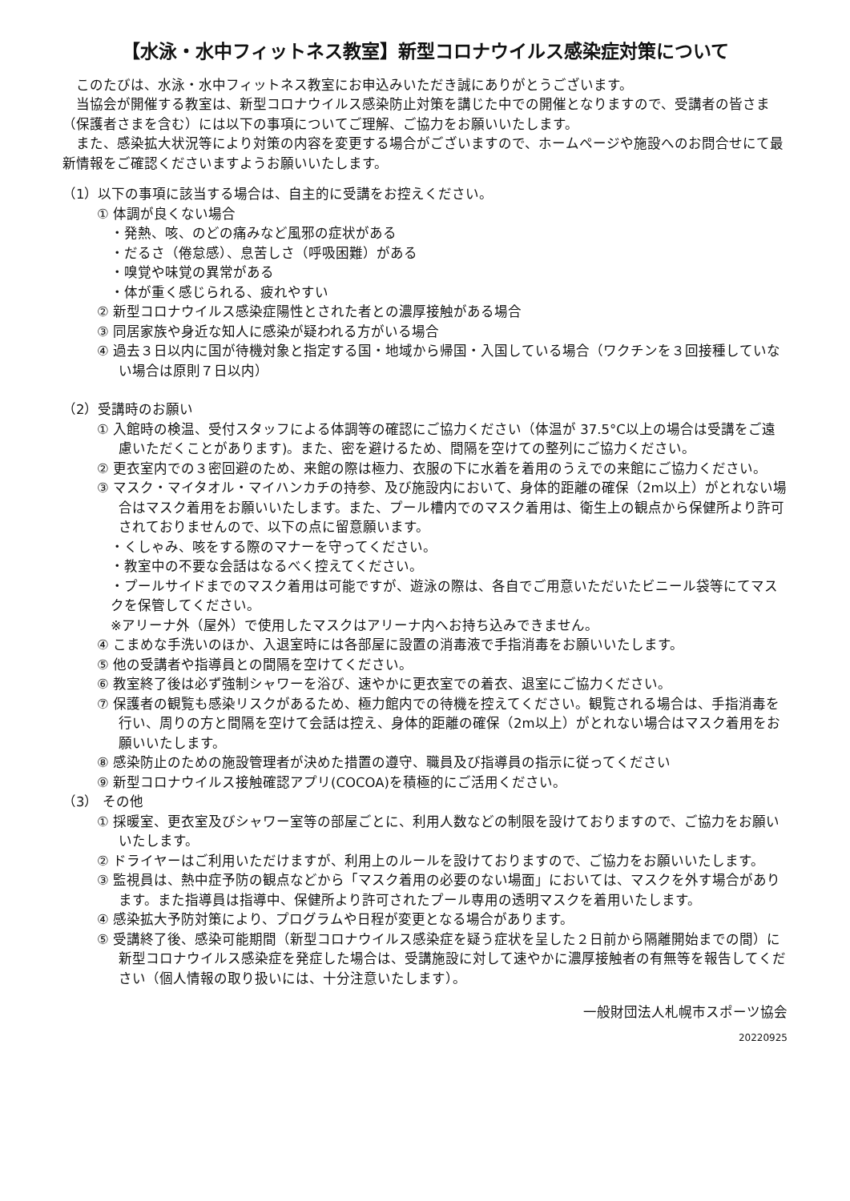【水泳・水中フィットネス教室】新型コロナウイルス感染症対策について
このたびは、水泳・水中フィットネス教室にお申込みいただき誠にありがとうございます。
当協会が開催する教室は、新型コロナウイルス感染防止対策を講じた中での開催となりますので、受講者の皆さま（保護者さまを含む）には以下の事項についてご理解、ご協力をお願いいたします。
また、感染拡大状況等により対策の内容を変更する場合がございますので、ホームページや施設へのお問合せにて最新情報をご確認くださいますようお願いいたします。
（1）以下の事項に該当する場合は、自主的に受講をお控えください。
① 体調が良くない場合
・発熱、咳、のどの痛みなど風邪の症状がある
・だるさ（倦怠感）、息苦しさ（呼吸困難）がある
・嗅覚や味覚の異常がある
・体が重く感じられる、疲れやすい
② 新型コロナウイルス感染症陽性とされた者との濃厚接触がある場合
③ 同居家族や身近な知人に感染が疑われる方がいる場合
④ 過去３日以内に国が待機対象と指定する国・地域から帰国・入国している場合（ワクチンを３回接種していない場合は原則７日以内）
（2）受講時のお願い
① 入館時の検温、受付スタッフによる体調等の確認にご協力ください（体温が 37.5°C以上の場合は受講をご遠慮いただくことがあります)。また、密を避けるため、間隔を空けての整列にご協力ください。
② 更衣室内での３密回避のため、来館の際は極力、衣服の下に水着を着用のうえでの来館にご協力ください。
③ マスク・マイタオル・マイハンカチの持参、及び施設内において、身体的距離の確保（2m以上）がとれない場合はマスク着用をお願いいたします。また、プール槽内でのマスク着用は、衛生上の観点から保健所より許可されておりませんので、以下の点に留意願います。
・くしゃみ、咳をする際のマナーを守ってください。
・教室中の不要な会話はなるべく控えてください。
・プールサイドまでのマスク着用は可能ですが、遊泳の際は、各自でご用意いただいたビニール袋等にてマスクを保管してください。
※アリーナ外（屋外）で使用したマスクはアリーナ内へお持ち込みできません。
④ こまめな手洗いのほか、入退室時には各部屋に設置の消毒液で手指消毒をお願いいたします。
⑤ 他の受講者や指導員との間隔を空けてください。
⑥ 教室終了後は必ず強制シャワーを浴び、速やかに更衣室での着衣、退室にご協力ください。
⑦ 保護者の観覧も感染リスクがあるため、極力館内での待機を控えてください。観覧される場合は、手指消毒を行い、周りの方と間隔を空けて会話は控え、身体的距離の確保（2m以上）がとれない場合はマスク着用をお願いいたします。
⑧ 感染防止のための施設管理者が決めた措置の遵守、職員及び指導員の指示に従ってください
⑨ 新型コロナウイルス接触確認アプリ(COCOA)を積極的にご活用ください。
（3） その他
① 採暖室、更衣室及びシャワー室等の部屋ごとに、利用人数などの制限を設けておりますので、ご協力をお願いいたします。
② ドライヤーはご利用いただけますが、利用上のルールを設けておりますので、ご協力をお願いいたします。
③ 監視員は、熱中症予防の観点などから「マスク着用の必要のない場面」においては、マスクを外す場合があります。また指導員は指導中、保健所より許可されたプール専用の透明マスクを着用いたします。
④ 感染拡大予防対策により、プログラムや日程が変更となる場合があります。
⑤ 受講終了後、感染可能期間（新型コロナウイルス感染症を疑う症状を呈した２日前から隔離開始までの間）に新型コロナウイルス感染症を発症した場合は、受講施設に対して速やかに濃厚接触者の有無等を報告してください（個人情報の取り扱いには、十分注意いたします）。
一般財団法人札幌市スポーツ協会
20220925